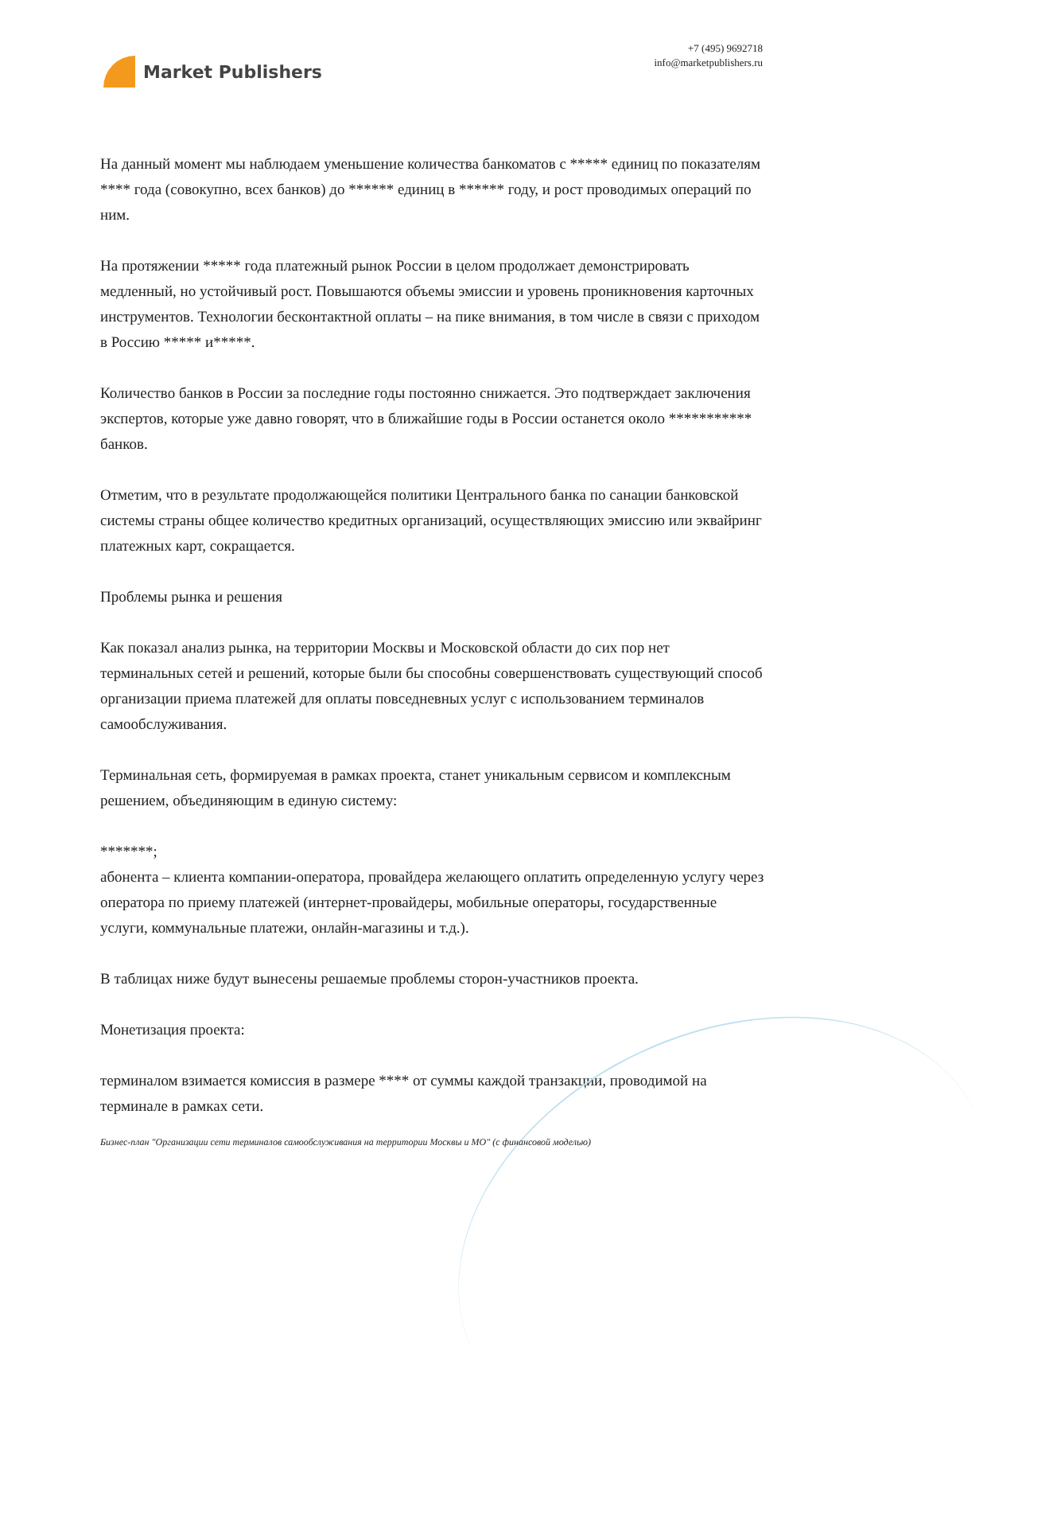Market Publishers
+7 (495) 9692718
info@marketpublishers.ru
На данный момент мы наблюдаем уменьшение количества банкоматов с ***** единиц по показателям **** года (совокупно, всех банков) до ****** единиц в ****** году, и рост проводимых операций по ним.
На протяжении ***** года платежный рынок России в целом продолжает демонстрировать медленный, но устойчивый рост. Повышаются объемы эмиссии и уровень проникновения карточных инструментов. Технологии бесконтактной оплаты – на пике внимания, в том числе в связи с приходом в Россию ***** и*****.
Количество банков в России за последние годы постоянно снижается. Это подтверждает заключения экспертов, которые уже давно говорят, что в ближайшие годы в России останется около *********** банков.
Отметим, что в результате продолжающейся политики Центрального банка по санации банковской системы страны общее количество кредитных организаций, осуществляющих эмиссию или эквайринг платежных карт, сокращается.
Проблемы рынка и решения
Как показал анализ рынка, на территории Москвы и Московской области до сих пор нет терминальных сетей и решений, которые были бы способны совершенствовать существующий способ организации приема платежей для оплаты повседневных услуг с использованием терминалов самообслуживания.
Терминальная сеть, формируемая в рамках проекта, станет уникальным сервисом и комплексным решением, объединяющим в единую систему:
*******;
абонента – клиента компании-оператора, провайдера желающего оплатить определенную услугу через оператора по приему платежей (интернет-провайдеры, мобильные операторы, государственные услуги, коммунальные платежи, онлайн-магазины и т.д.).
В таблицах ниже будут вынесены решаемые проблемы сторон-участников проекта.
Монетизация проекта:
терминалом взимается комиссия в размере **** от суммы каждой транзакции, проводимой на терминале в рамках сети.
Бизнес-план "Организации сети терминалов самообслуживания на территории Москвы и МО" (с финансовой моделью)